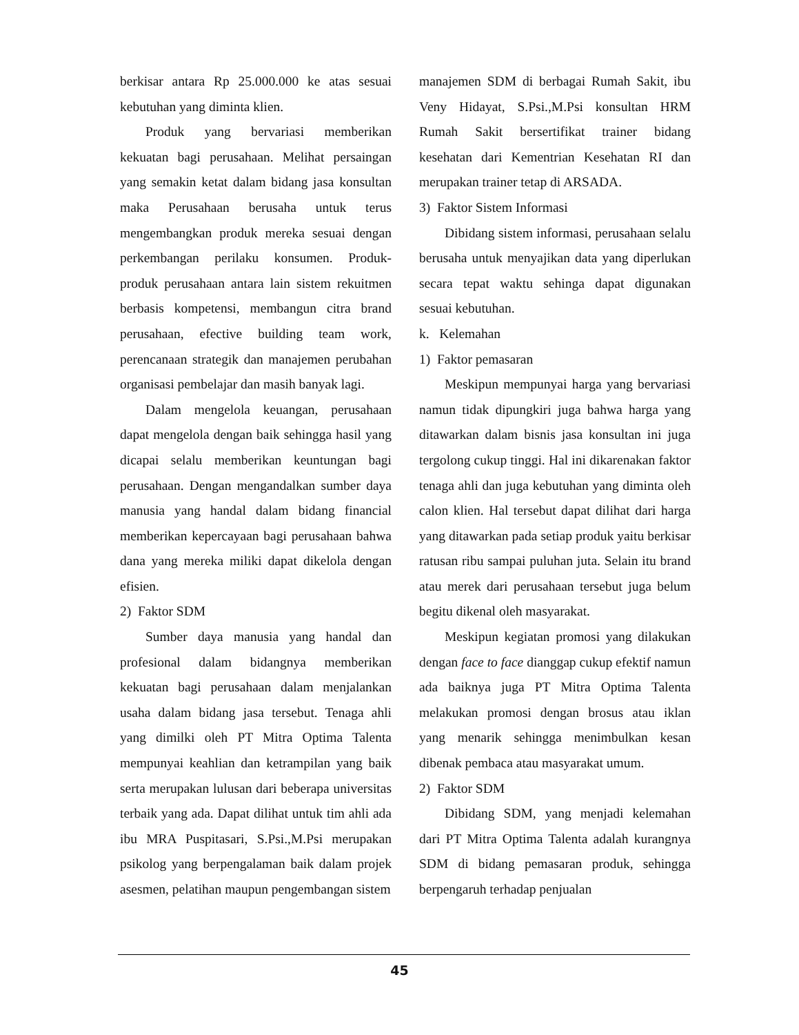berkisar antara Rp 25.000.000 ke atas sesuai kebutuhan yang diminta klien.
Produk yang bervariasi memberikan kekuatan bagi perusahaan. Melihat persaingan yang semakin ketat dalam bidang jasa konsultan maka Perusahaan berusaha untuk terus mengembangkan produk mereka sesuai dengan perkembangan perilaku konsumen. Produk-produk perusahaan antara lain sistem rekuitmen berbasis kompetensi, membangun citra brand perusahaan, efective building team work, perencanaan strategik dan manajemen perubahan organisasi pembelajar dan masih banyak lagi.
Dalam mengelola keuangan, perusahaan dapat mengelola dengan baik sehingga hasil yang dicapai selalu memberikan keuntungan bagi perusahaan. Dengan mengandalkan sumber daya manusia yang handal dalam bidang financial memberikan kepercayaan bagi perusahaan bahwa dana yang mereka miliki dapat dikelola dengan efisien.
2) Faktor SDM
Sumber daya manusia yang handal dan profesional dalam bidangnya memberikan kekuatan bagi perusahaan dalam menjalankan usaha dalam bidang jasa tersebut. Tenaga ahli yang dimilki oleh PT Mitra Optima Talenta mempunyai keahlian dan ketrampilan yang baik serta merupakan lulusan dari beberapa universitas terbaik yang ada. Dapat dilihat untuk tim ahli ada ibu MRA Puspitasari, S.Psi.,M.Psi merupakan psikolog yang berpengalaman baik dalam projek asesmen, pelatihan maupun pengembangan sistem
manajemen SDM di berbagai Rumah Sakit, ibu Veny Hidayat, S.Psi.,M.Psi konsultan HRM Rumah Sakit bersertifikat trainer bidang kesehatan dari Kementrian Kesehatan RI dan merupakan trainer tetap di ARSADA.
3) Faktor Sistem Informasi
Dibidang sistem informasi, perusahaan selalu berusaha untuk menyajikan data yang diperlukan secara tepat waktu sehinga dapat digunakan sesuai kebutuhan.
k. Kelemahan
1) Faktor pemasaran
Meskipun mempunyai harga yang bervariasi namun tidak dipungkiri juga bahwa harga yang ditawarkan dalam bisnis jasa konsultan ini juga tergolong cukup tinggi. Hal ini dikarenakan faktor tenaga ahli dan juga kebutuhan yang diminta oleh calon klien. Hal tersebut dapat dilihat dari harga yang ditawarkan pada setiap produk yaitu berkisar ratusan ribu sampai puluhan juta. Selain itu brand atau merek dari perusahaan tersebut juga belum begitu dikenal oleh masyarakat.
Meskipun kegiatan promosi yang dilakukan dengan face to face dianggap cukup efektif namun ada baiknya juga PT Mitra Optima Talenta melakukan promosi dengan brosus atau iklan yang menarik sehingga menimbulkan kesan dibenak pembaca atau masyarakat umum.
2) Faktor SDM
Dibidang SDM, yang menjadi kelemahan dari PT Mitra Optima Talenta adalah kurangnya SDM di bidang pemasaran produk, sehingga berpengaruh terhadap penjualan
45